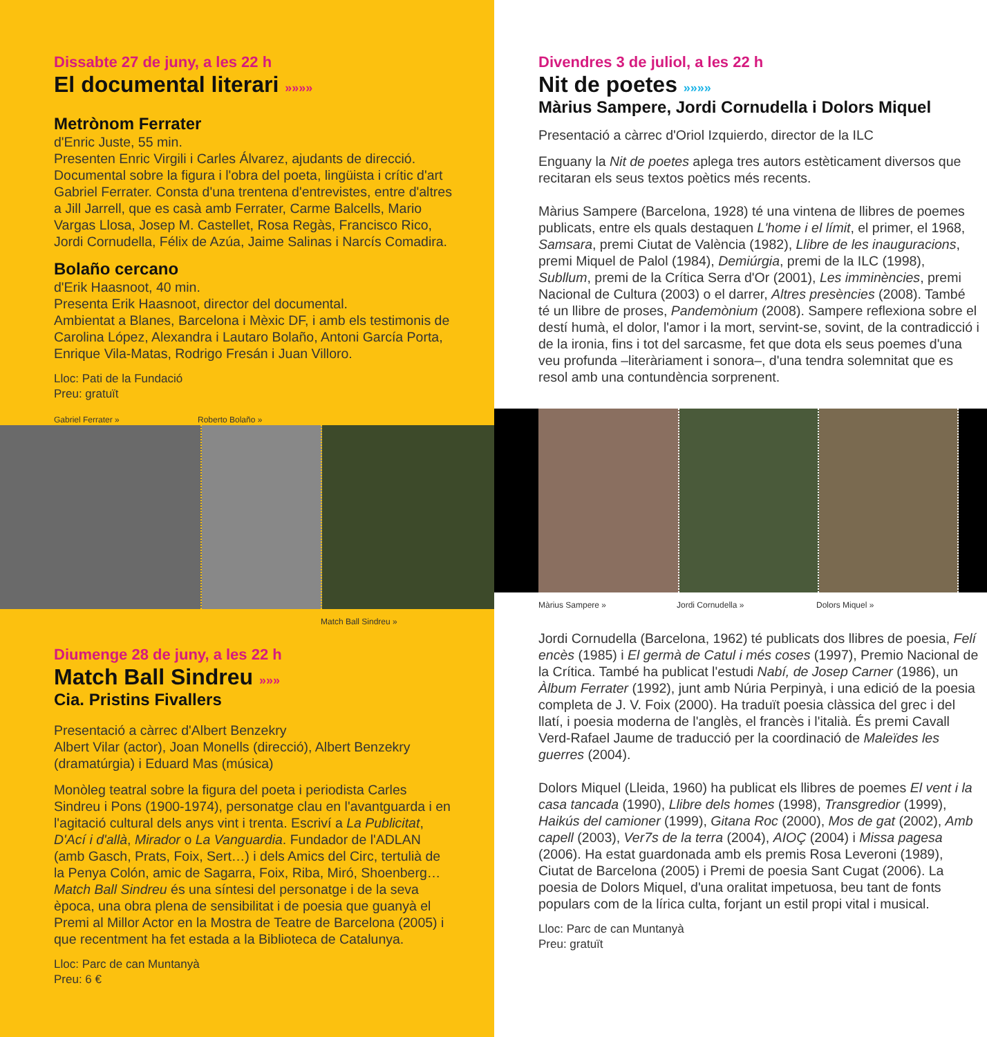Dissabte 27 de juny, a les 22 h
El documental literari »»»»
Metrònom Ferrater
d'Enric Juste, 55 min.
Presenten Enric Virgili i Carles Álvarez, ajudants de direcció.
Documental sobre la figura i l'obra del poeta, lingüista i crític d'art Gabriel Ferrater. Consta d'una trentena d'entrevistes, entre d'altres a Jill Jarrell, que es casà amb Ferrater, Carme Balcells, Mario Vargas Llosa, Josep M. Castellet, Rosa Regàs, Francisco Rico, Jordi Cornudella, Félix de Azúa, Jaime Salinas i Narcís Comadira.
Bolaño cercano
d'Erik Haasnoot, 40 min.
Presenta Erik Haasnoot, director del documental.
Ambientat a Blanes, Barcelona i Mèxic DF, i amb els testimonis de Carolina López, Alexandra i Lautaro Bolaño, Antoni García Porta, Enrique Vila-Matas, Rodrigo Fresán i Juan Villoro.
Lloc: Pati de la Fundació
Preu: gratuït
Gabriel Ferrater » Roberto Bolaño »
Match Ball Sindreu »
Diumenge 28 de juny, a les 22 h
Match Ball Sindreu »»»
Cia. Pristins Fivallers
Presentació a càrrec d'Albert Benzekry
Albert Vilar (actor), Joan Monells (direcció), Albert Benzekry (dramatúrgia) i Eduard Mas (música)
Monòleg teatral sobre la figura del poeta i periodista Carles Sindreu i Pons (1900-1974), personatge clau en l'avantguarda i en l'agitació cultural dels anys vint i trenta. Escriví a La Publicitat, D'Ací i d'allà, Mirador o La Vanguardia. Fundador de l'ADLAN (amb Gasch, Prats, Foix, Sert…) i dels Amics del Circ, tertulià de la Penya Colón, amic de Sagarra, Foix, Riba, Miró, Shoenberg… Match Ball Sindreu és una síntesi del personatge i de la seva època, una obra plena de sensibilitat i de poesia que guanyà el Premi al Millor Actor en la Mostra de Teatre de Barcelona (2005) i que recentment ha fet estada a la Biblioteca de Catalunya.
Lloc: Parc de can Muntanyà
Preu: 6 €
Divendres 3 de juliol, a les 22 h
Nit de poetes »»»»
Màrius Sampere, Jordi Cornudella i Dolors Miquel
Presentació a càrrec d'Oriol Izquierdo, director de la ILC
Enguany la Nit de poetes aplega tres autors estèticament diversos que recitaran els seus textos poètics més recents.
Màrius Sampere (Barcelona, 1928) té una vintena de llibres de poemes publicats, entre els quals destaquen L'home i el límit, el primer, el 1968, Samsara, premi Ciutat de València (1982), Llibre de les inauguracions, premi Miquel de Palol (1984), Demiúrgia, premi de la ILC (1998), Subllum, premi de la Crítica Serra d'Or (2001), Les imminències, premi Nacional de Cultura (2003) o el darrer, Altres presències (2008). També té un llibre de proses, Pandemònium (2008). Sampere reflexiona sobre el destí humà, el dolor, l'amor i la mort, servint-se, sovint, de la contradicció i de la ironia, fins i tot del sarcasme, fet que dota els seus poemes d'una veu profunda –literàriament i sonora–, d'una tendra solemnitat que es resol amb una contundència sorprenent.
Màrius Sampere » Jordi Cornudella » Dolors Miquel »
Jordi Cornudella (Barcelona, 1962) té publicats dos llibres de poesia, Felí encès (1985) i El germà de Catul i més coses (1997), Premio Nacional de la Crítica. També ha publicat l'estudi Nabí, de Josep Carner (1986), un Àlbum Ferrater (1992), junt amb Núria Perpinyà, i una edició de la poesia completa de J. V. Foix (2000). Ha traduït poesia clàssica del grec i del llatí, i poesia moderna de l'anglès, el francès i l'italià. És premi Cavall Verd-Rafael Jaume de traducció per la coordinació de Maleïdes les guerres (2004).
Dolors Miquel (Lleida, 1960) ha publicat els llibres de poemes El vent i la casa tancada (1990), Llibre dels homes (1998), Transgredior (1999), Haikús del camioner (1999), Gitana Roc (2000), Mos de gat (2002), Amb capell (2003), Ver7s de la terra (2004), AIOÇ (2004) i Missa pagesa (2006). Ha estat guardonada amb els premis Rosa Leveroni (1989), Ciutat de Barcelona (2005) i Premi de poesia Sant Cugat (2006). La poesia de Dolors Miquel, d'una oralitat impetuosa, beu tant de fonts populars com de la lírica culta, forjant un estil propi vital i musical.
Lloc: Parc de can Muntanyà
Preu: gratuït